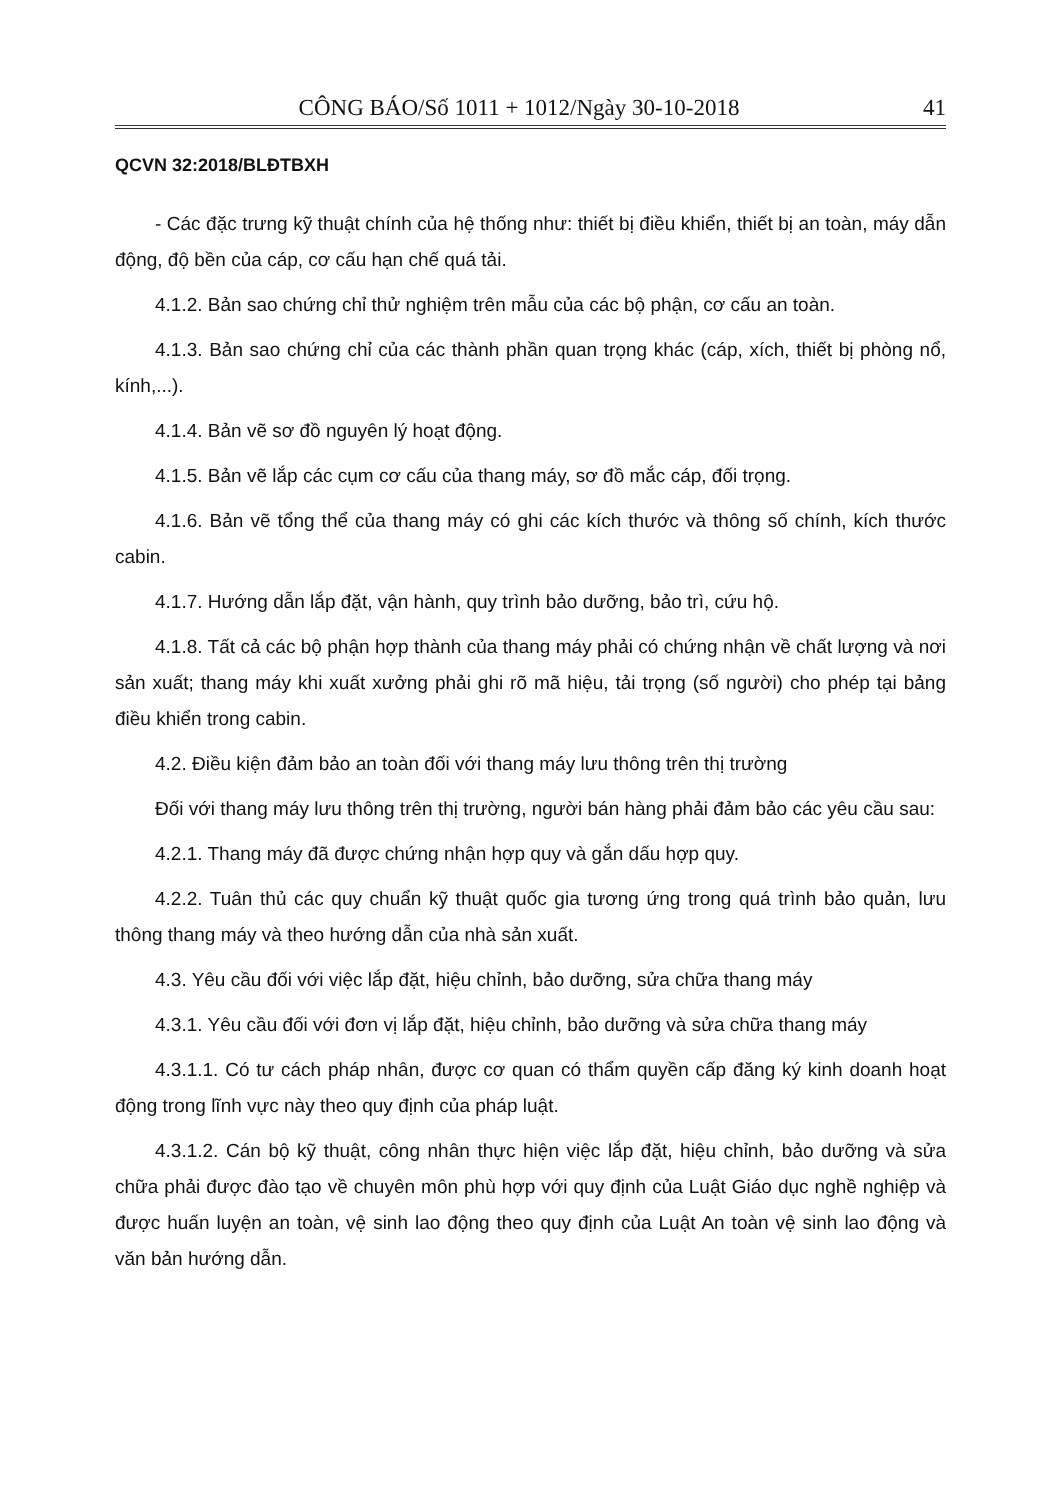CÔNG BÁO/Số 1011 + 1012/Ngày 30-10-2018 41
QCVN 32:2018/BLĐTBXH
- Các đặc trưng kỹ thuật chính của hệ thống như: thiết bị điều khiển, thiết bị an toàn, máy dẫn động, độ bền của cáp, cơ cấu hạn chế quá tải.
4.1.2. Bản sao chứng chỉ thử nghiệm trên mẫu của các bộ phận, cơ cấu an toàn.
4.1.3. Bản sao chứng chỉ của các thành phần quan trọng khác (cáp, xích, thiết bị phòng nổ, kính,...).
4.1.4. Bản vẽ sơ đồ nguyên lý hoạt động.
4.1.5. Bản vẽ lắp các cụm cơ cấu của thang máy, sơ đồ mắc cáp, đối trọng.
4.1.6. Bản vẽ tổng thể của thang máy có ghi các kích thước và thông số chính, kích thước cabin.
4.1.7. Hướng dẫn lắp đặt, vận hành, quy trình bảo dưỡng, bảo trì, cứu hộ.
4.1.8. Tất cả các bộ phận hợp thành của thang máy phải có chứng nhận về chất lượng và nơi sản xuất; thang máy khi xuất xưởng phải ghi rõ mã hiệu, tải trọng (số người) cho phép tại bảng điều khiển trong cabin.
4.2. Điều kiện đảm bảo an toàn đối với thang máy lưu thông trên thị trường
Đối với thang máy lưu thông trên thị trường, người bán hàng phải đảm bảo các yêu cầu sau:
4.2.1. Thang máy đã được chứng nhận hợp quy và gắn dấu hợp quy.
4.2.2. Tuân thủ các quy chuẩn kỹ thuật quốc gia tương ứng trong quá trình bảo quản, lưu thông thang máy và theo hướng dẫn của nhà sản xuất.
4.3. Yêu cầu đối với việc lắp đặt, hiệu chỉnh, bảo dưỡng, sửa chữa thang máy
4.3.1. Yêu cầu đối với đơn vị lắp đặt, hiệu chỉnh, bảo dưỡng và sửa chữa thang máy
4.3.1.1. Có tư cách pháp nhân, được cơ quan có thẩm quyền cấp đăng ký kinh doanh hoạt động trong lĩnh vực này theo quy định của pháp luật.
4.3.1.2. Cán bộ kỹ thuật, công nhân thực hiện việc lắp đặt, hiệu chỉnh, bảo dưỡng và sửa chữa phải được đào tạo về chuyên môn phù hợp với quy định của Luật Giáo dục nghề nghiệp và được huấn luyện an toàn, vệ sinh lao động theo quy định của Luật An toàn vệ sinh lao động và văn bản hướng dẫn.